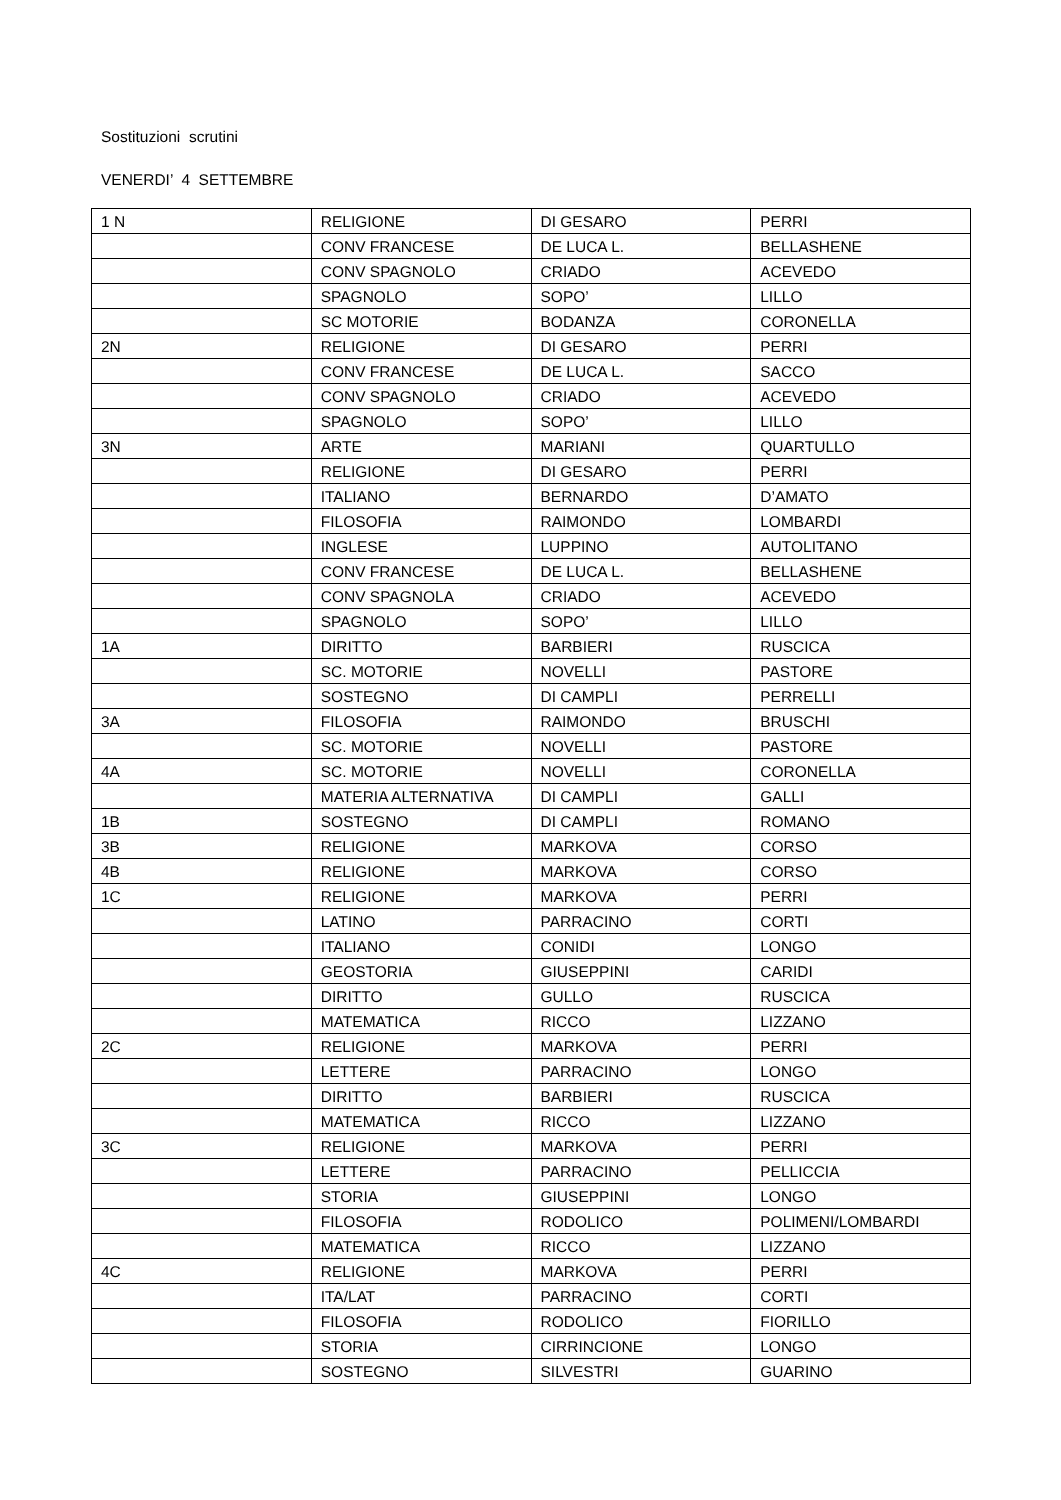Sostituzioni scrutini
VENERDI’ 4 SETTEMBRE
| 1 N | RELIGIONE | DI GESARO | PERRI |
| | CONV FRANCESE | DE LUCA L. | BELLASHENE |
| | CONV SPAGNOLO | CRIADO | ACEVEDO |
| | SPAGNOLO | SOPO’ | LILLO |
| | SC MOTORIE | BODANZA | CORONELLA |
| 2N | RELIGIONE | DI GESARO | PERRI |
| | CONV FRANCESE | DE LUCA L. | SACCO |
| | CONV SPAGNOLO | CRIADO | ACEVEDO |
| | SPAGNOLO | SOPO’ | LILLO |
| 3N | ARTE | MARIANI | QUARTULLO |
| | RELIGIONE | DI GESARO | PERRI |
| | ITALIANO | BERNARDO | D’AMATO |
| | FILOSOFIA | RAIMONDO | LOMBARDI |
| | INGLESE | LUPPINO | AUTOLITANO |
| | CONV FRANCESE | DE LUCA L. | BELLASHENE |
| | CONV SPAGNOLA | CRIADO | ACEVEDO |
| | SPAGNOLO | SOPO’ | LILLO |
| 1A | DIRITTO | BARBIERI | RUSCICA |
| | SC. MOTORIE | NOVELLI | PASTORE |
| | SOSTEGNO | DI CAMPLI | PERRELLI |
| 3A | FILOSOFIA | RAIMONDO | BRUSCHI |
| | SC. MOTORIE | NOVELLI | PASTORE |
| 4A | SC. MOTORIE | NOVELLI | CORONELLA |
| | MATERIA ALTERNATIVA | DI CAMPLI | GALLI |
| 1B | SOSTEGNO | DI CAMPLI | ROMANO |
| 3B | RELIGIONE | MARKOVA | CORSO |
| 4B | RELIGIONE | MARKOVA | CORSO |
| 1C | RELIGIONE | MARKOVA | PERRI |
| | LATINO | PARRACINO | CORTI |
| | ITALIANO | CONIDI | LONGO |
| | GEOSTORIA | GIUSEPPINI | CARIDI |
| | DIRITTO | GULLO | RUSCICA |
| | MATEMATICA | RICCO | LIZZANO |
| 2C | RELIGIONE | MARKOVA | PERRI |
| | LETTERE | PARRACINO | LONGO |
| | DIRITTO | BARBIERI | RUSCICA |
| | MATEMATICA | RICCO | LIZZANO |
| 3C | RELIGIONE | MARKOVA | PERRI |
| | LETTERE | PARRACINO | PELLICCIA |
| | STORIA | GIUSEPPINI | LONGO |
| | FILOSOFIA | RODOLICO | POLIMENI/LOMBARDI |
| | MATEMATICA | RICCO | LIZZANO |
| 4C | RELIGIONE | MARKOVA | PERRI |
| | ITA/LAT | PARRACINO | CORTI |
| | FILOSOFIA | RODOLICO | FIORILLO |
| | STORIA | CIRRINCIONE | LONGO |
| | SOSTEGNO | SILVESTRI | GUARINO |